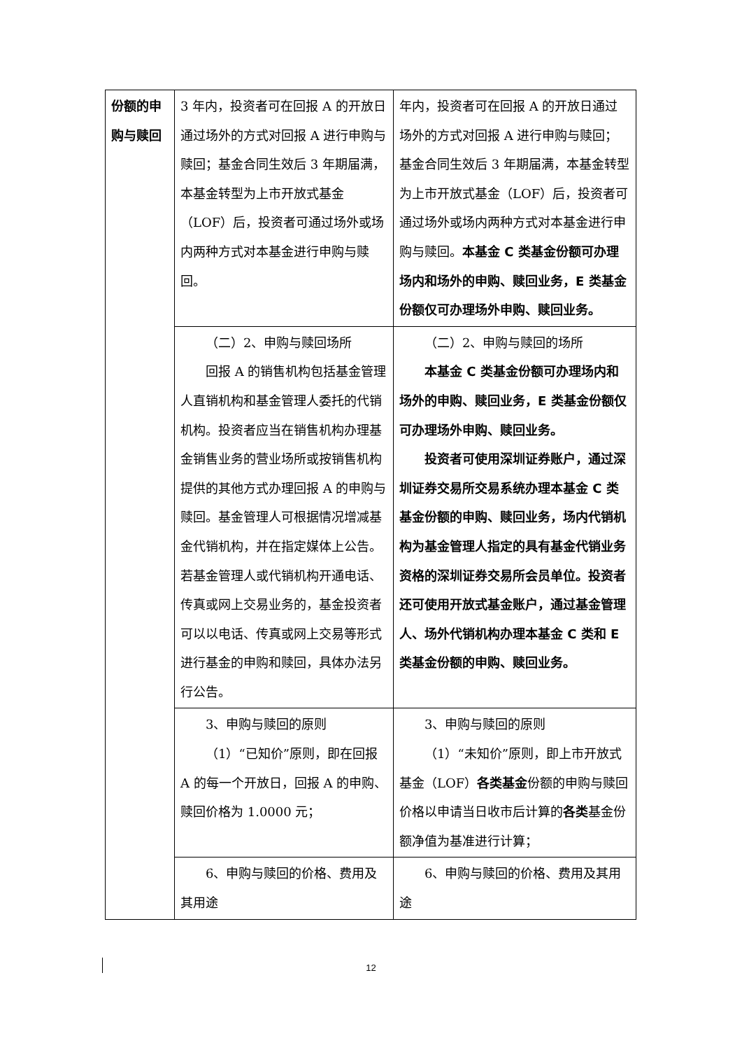| 份额的申购与赎回 | 3 年内，投资者可在回报 A 的开放日通过场外的方式对回报 A 进行申购与赎回；基金合同生效后 3 年期届满，本基金转型为上市开放式基金（LOF）后，投资者可通过场外或场内两种方式对本基金进行申购与赎回。 | 年内，投资者可在回报 A 的开放日通过场外的方式对回报 A 进行申购与赎回；基金合同生效后 3 年期届满，本基金转型为上市开放式基金（LOF）后，投资者可通过场外或场内两种方式对本基金进行申购与赎回。 本基金 C 类基金份额可办理场内和场外的申购、赎回业务，E 类基金份额仅可办理场外申购、赎回业务。 |
| | （二）2、申购与赎回场所 回报 A 的销售机构包括基金管理人直销机构和基金管理人委托的代销机构。投资者应当在销售机构办理基金销售业务的营业场所或按销售机构提供的其他方式办理回报 A 的申购与赎回。基金管理人可根据情况增减基金代销机构，并在指定媒体上公告。若基金管理人或代销机构开通电话、传真或网上交易业务的，基金投资者可以以电话、传真或网上交易等形式进行基金的申购和赎回，具体办法另行公告。 | （二）2、申购与赎回的场所 本基金 C 类基金份额可办理场内和场外的申购、赎回业务，E 类基金份额仅可办理场外申购、赎回业务。 投资者可使用深圳证券账户，通过深圳证券交易所交易系统办理本基金 C 类基金份额的申购、赎回业务，场内代销机构为基金管理人指定的具有基金代销业务资格的深圳证券交易所会员单位。投资者还可使用开放式基金账户，通过基金管理人、场外代销机构办理本基金 C 类和 E 类基金份额的申购、赎回业务。 |
| | 3、申购与赎回的原则 （1）“已知价”原则，即在回报 A 的每一个开放日，回报 A 的申购、赎回价格为 1.0000 元； | 3、申购与赎回的原则 （1）“未知价”原则，即上市开放式基金（LOF） 各类基金 份额的申购与赎回价格以申请当日收市后计算的 各类 基金份额净值为基准进行计算； |
| | 6、申购与赎回的价格、费用及其用途 | 6、申购与赎回的价格、费用及其用途 |
12